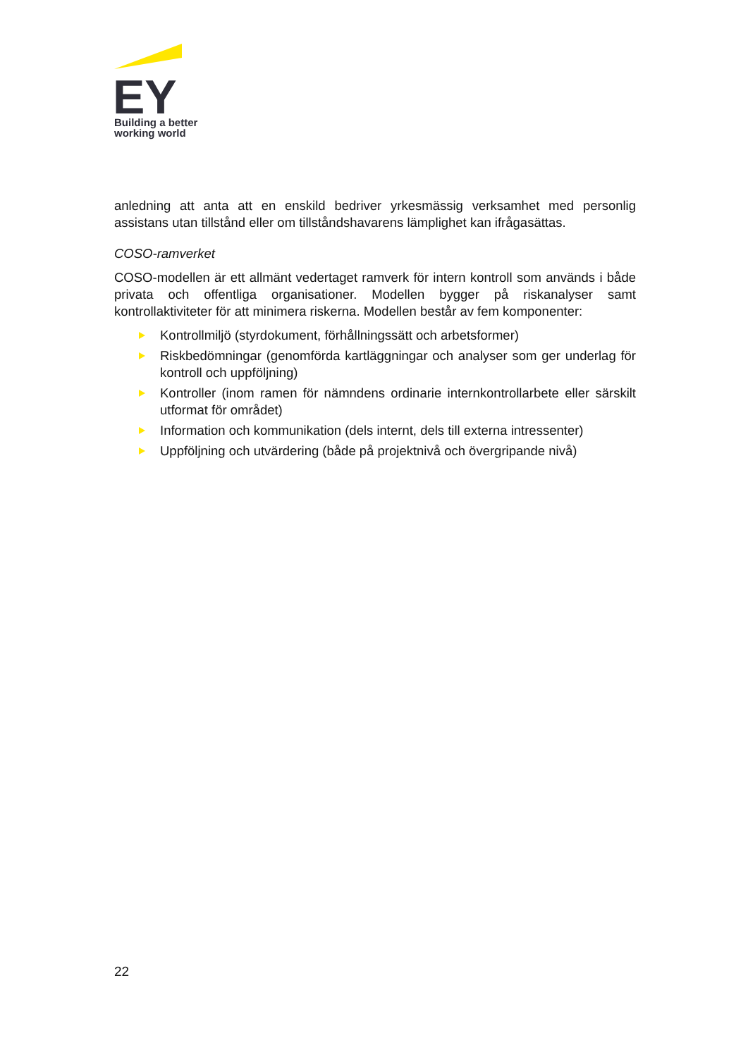EY
Building a better
working world
anledning att anta att en enskild bedriver yrkesmässig verksamhet med personlig assistans utan tillstånd eller om tillståndshavarens lämplighet kan ifrågasättas.
COSO-ramverket
COSO-modellen är ett allmänt vedertaget ramverk för intern kontroll som används i både privata och offentliga organisationer. Modellen bygger på riskanalyser samt kontrollaktiviteter för att minimera riskerna. Modellen består av fem komponenter:
Kontrollmiljö (styrdokument, förhållningssätt och arbetsformer)
Riskbedömningar (genomförda kartläggningar och analyser som ger underlag för kontroll och uppföljning)
Kontroller (inom ramen för nämndens ordinarie internkontrollarbete eller särskilt utformat för området)
Information och kommunikation (dels internt, dels till externa intressenter)
Uppföljning och utvärdering (både på projektnivå och övergripande nivå)
22